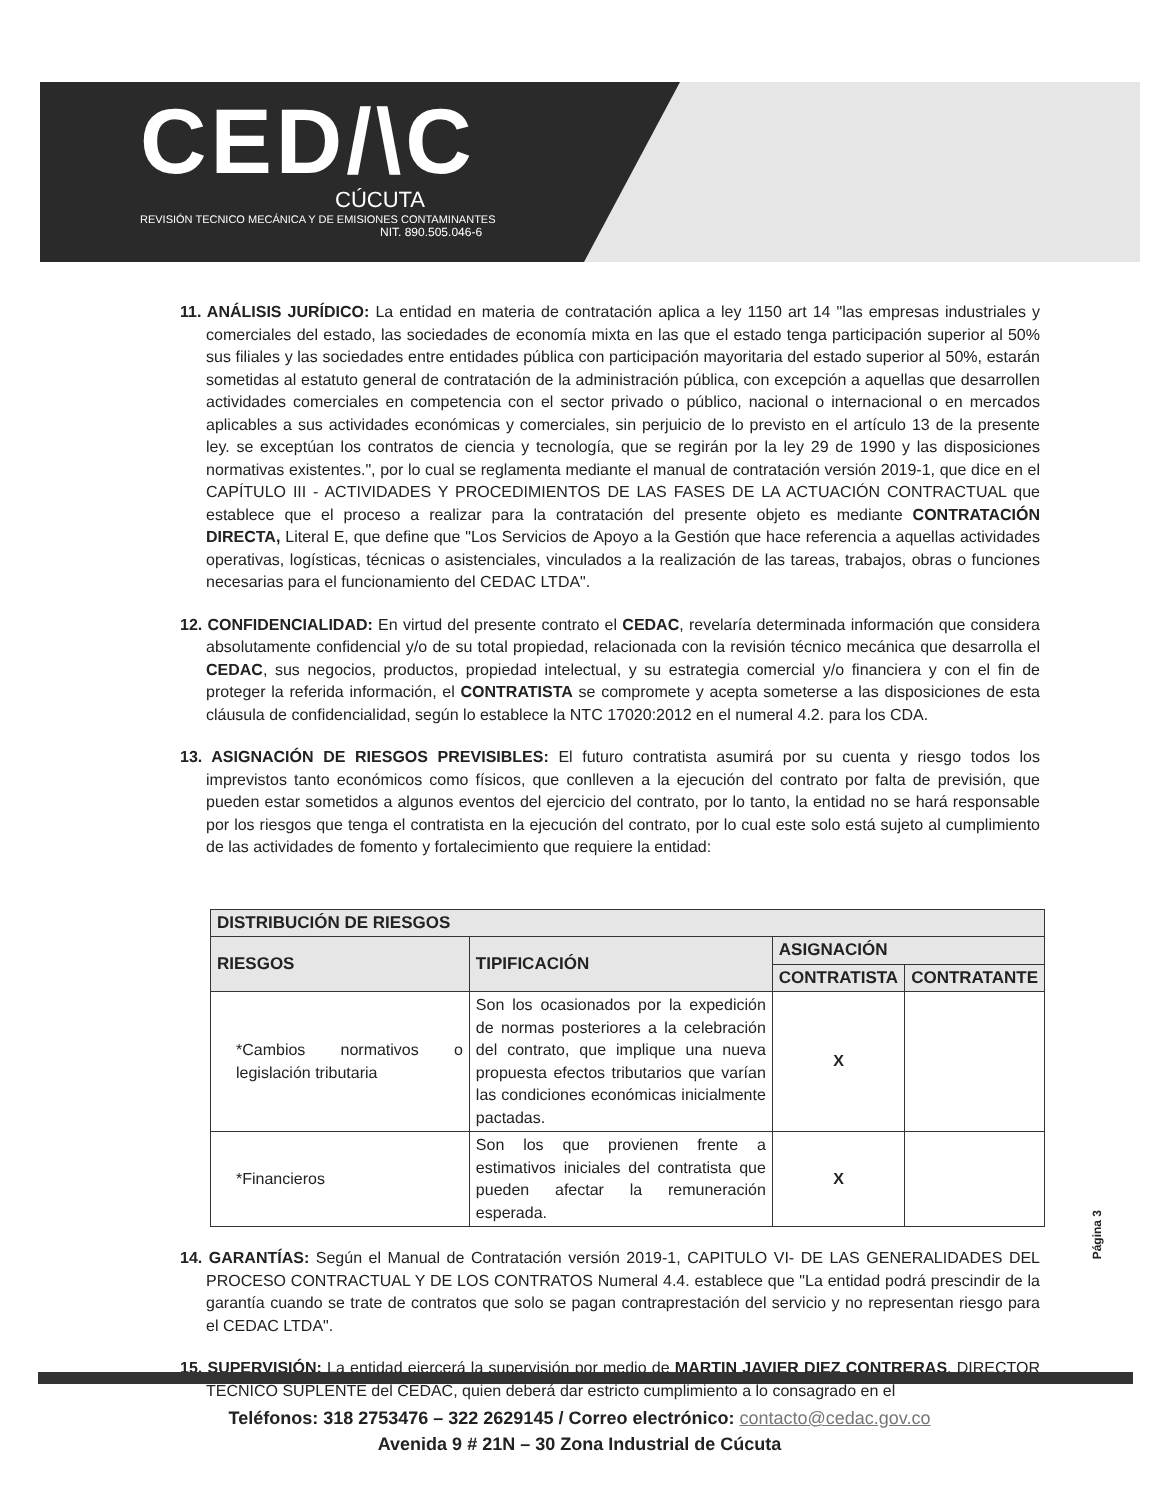CED/\C
CÚCUTA
REVISIÓN TECNICO MECÁNICA Y DE EMISIONES CONTAMINANTES
NIT. 890.505.046-6
11. ANÁLISIS JURÍDICO: La entidad en materia de contratación aplica a ley 1150 art 14 "las empresas industriales y comerciales del estado, las sociedades de economía mixta en las que el estado tenga participación superior al 50% sus filiales y las sociedades entre entidades pública con participación mayoritaria del estado superior al 50%, estarán sometidas al estatuto general de contratación de la administración pública, con excepción a aquellas que desarrollen actividades comerciales en competencia con el sector privado o público, nacional o internacional o en mercados aplicables a sus actividades económicas y comerciales, sin perjuicio de lo previsto en el artículo 13 de la presente ley. se exceptúan los contratos de ciencia y tecnología, que se regirán por la ley 29 de 1990 y las disposiciones normativas existentes.", por lo cual se reglamenta mediante el manual de contratación versión 2019-1, que dice en el CAPÍTULO III - ACTIVIDADES Y PROCEDIMIENTOS DE LAS FASES DE LA ACTUACIÓN CONTRACTUAL que establece que el proceso a realizar para la contratación del presente objeto es mediante CONTRATACIÓN DIRECTA, Literal E, que define que "Los Servicios de Apoyo a la Gestión que hace referencia a aquellas actividades operativas, logísticas, técnicas o asistenciales, vinculados a la realización de las tareas, trabajos, obras o funciones necesarias para el funcionamiento del CEDAC LTDA".
12. CONFIDENCIALIDAD: En virtud del presente contrato el CEDAC, revelaría determinada información que considera absolutamente confidencial y/o de su total propiedad, relacionada con la revisión técnico mecánica que desarrolla el CEDAC, sus negocios, productos, propiedad intelectual, y su estrategia comercial y/o financiera y con el fin de proteger la referida información, el CONTRATISTA se compromete y acepta someterse a las disposiciones de esta cláusula de confidencialidad, según lo establece la NTC 17020:2012 en el numeral 4.2. para los CDA.
13. ASIGNACIÓN DE RIESGOS PREVISIBLES: El futuro contratista asumirá por su cuenta y riesgo todos los imprevistos tanto económicos como físicos, que conlleven a la ejecución del contrato por falta de previsión, que pueden estar sometidos a algunos eventos del ejercicio del contrato, por lo tanto, la entidad no se hará responsable por los riesgos que tenga el contratista en la ejecución del contrato, por lo cual este solo está sujeto al cumplimiento de las actividades de fomento y fortalecimiento que requiere la entidad:
| DISTRIBUCIÓN DE RIESGOS | | | |
| --- | --- | --- | --- |
| RIESGOS | TIPIFICACIÓN | ASIGNACIÓN | |
| | | CONTRATISTA | CONTRATANTE |
| *Cambios normativos o legislación tributaria | Son los ocasionados por la expedición de normas posteriores a la celebración del contrato, que implique una nueva propuesta efectos tributarios que varían las condiciones económicas inicialmente pactadas. | X | |
| *Financieros | Son los que provienen frente a estimativos iniciales del contratista que pueden afectar la remuneración esperada. | X | |
14. GARANTÍAS: Según el Manual de Contratación versión 2019-1, CAPITULO VI- DE LAS GENERALIDADES DEL PROCESO CONTRACTUAL Y DE LOS CONTRATOS Numeral 4.4. establece que "La entidad podrá prescindir de la garantía cuando se trate de contratos que solo se pagan contraprestación del servicio y no representan riesgo para el CEDAC LTDA".
15. SUPERVISIÓN: La entidad ejercerá la supervisión por medio de MARTIN JAVIER DIEZ CONTRERAS, DIRECTOR TÉCNICO SUPLENTE del CEDAC, quien deberá dar estricto cumplimiento a lo consagrado en el
Página 3
Teléfonos: 318 2753476 – 322 2629145 / Correo electrónico: contacto@cedac.gov.co
Avenida 9 # 21N – 30 Zona Industrial de Cúcuta